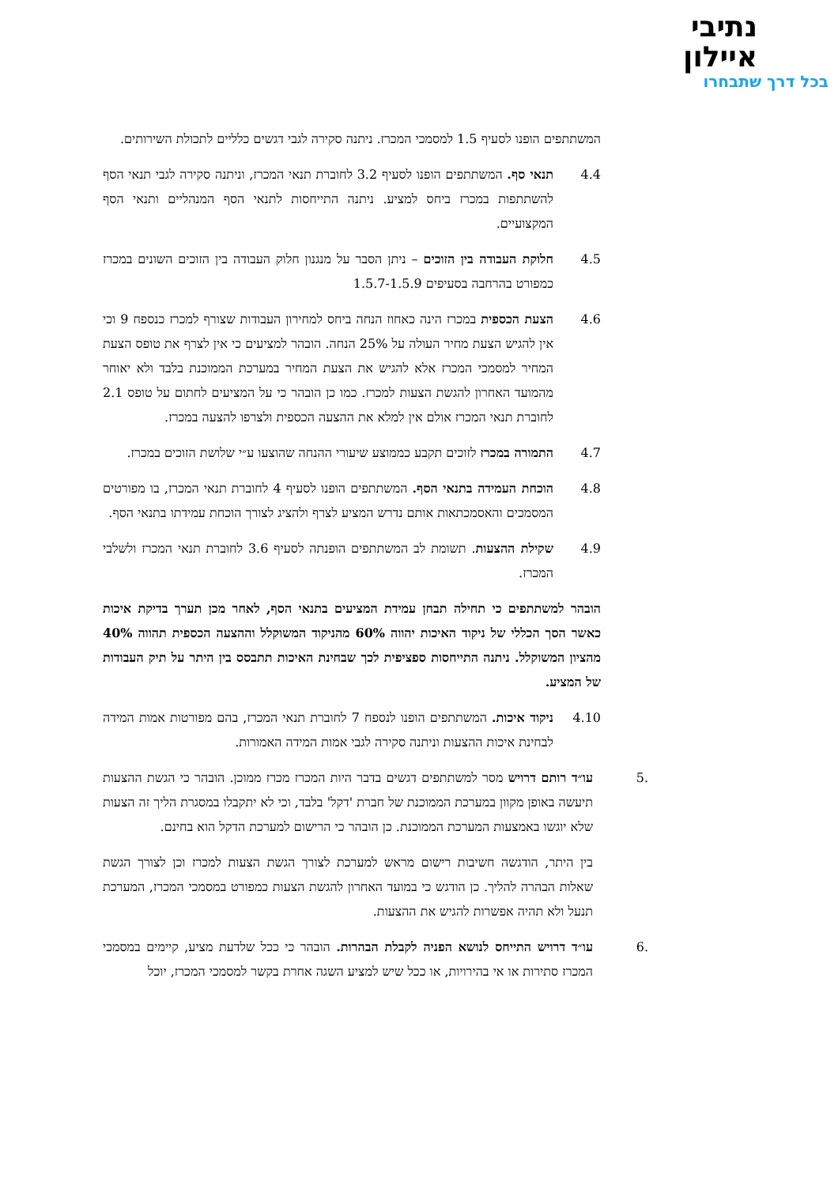נתיבי
איילון
בכל דרך שתבחרו
המשתתפים הופנו לסעיף 1.5 למסמכי המכרז. ניתנה סקירה לגבי דגשים כלליים לתכולת השירותים.
4.4 תנאי סף. המשתתפים הופנו לסעיף 3.2 לחוברת תנאי המכרז, וניתנה סקירה לגבי תנאי הסף להשתתפות במכרז ביחס למציע. ניתנה התייחסות לתנאי הסף המנהליים ותנאי הסף המקצועיים.
4.5 חלוקת העבודה בין הזוכים – ניתן הסבר על מנגנון חלוק העבודה בין הזוכים השונים במכרז כמפורט בהרחבה בסעיפים 1.5.7-1.5.9
4.6 הצעת הכספית במכרז הינה כאחוז הנחה ביחס למחירון העבודות שצורף למכרז כנספח 9 וכי אין להגיש הצעת מחיר העולה על 25% הנחה. הובהר למציעים כי אין לצרף את טופס הצעת המחיר למסמכי המכרז אלא להגיש את הצעת המחיר במערכת הממוכנת בלבד ולא יאוחר מהמועד האחרון להגשת הצעות למכרז. כמו כן הובהר כי על המציעים לחתום על טופס 2.1 לחוברת תנאי המכרז אולם אין למלא את ההצעה הכספית ולצרפו להצעה במכרז.
4.7 התמורה במכרז לזוכים תקבע כממוצע שיעורי ההנחה שהוצעו ע״י שלושת הזוכים במכרז.
4.8 הוכחת העמידה בתנאי הסף. המשתתפים הופנו לסעיף 4 לחוברת תנאי המכרז, בו מפורטים המסמכים והאסמכתאות אותם נדרש המציע לצרף ולהציג לצורך הוכחת עמידתו בתנאי הסף.
4.9 שקילת ההצעות. תשומת לב המשתתפים הופנתה לסעיף 3.6 לחוברת תנאי המכרז ולשלבי המכרז.
הובהר למשתתפים כי תחילה תבחן עמידת המציעים בתנאי הסף, לאחר מכן תערך בדיקת איכות כאשר הסך הכללי של ניקוד האיכות יהווה 60% מהניקוד המשוקלל וההצעה הכספית תהווה 40% מהציון המשוקלל. ניתנה התייחסות ספציפית לכך שבחינת האיכות תתבסס בין היתר על תיק העבודות של המציע.
4.10 ניקוד איכות. המשתתפים הופנו לנספח 7 לחוברת תנאי המכרז, בהם מפורטות אמות המידה לבחינת איכות ההצעות וניתנה סקירה לגבי אמות המידה האמורות.
.5 עו״ד רותם דרויש מסר למשתתפים דגשים בדבר היות המכרז מכרז ממוכן. הובהר כי הגשת ההצעות תיעשה באופן מקוון במערכת הממוכנת של חברת 'דקל' בלבד, וכי לא יתקבלו במסגרת הליך זה הצעות שלא יוגשו באמצעות המערכת הממוכנת. כן הובהר כי הרישום למערכת הדקל הוא בחינם.
בין היתר, הודגשה חשיבות רישום מראש למערכת לצורך הגשת הצעות למכרז וכן לצורך הגשת שאלות הבהרה להליך. כן הודגש כי במועד האחרון להגשת הצעות כמפורט במסמכי המכרז, המערכת תנעל ולא תהיה אפשרות להגיש את ההצעות.
.6 עו״ד דרויש התייחס לנושא הפניה לקבלת הבהרות. הובהר כי ככל שלדעת מציע, קיימים במסמכי המכרז סתירות או אי בהירויות, או ככל שיש למציע השגה אחרת בקשר למסמכי המכרז, יוכל